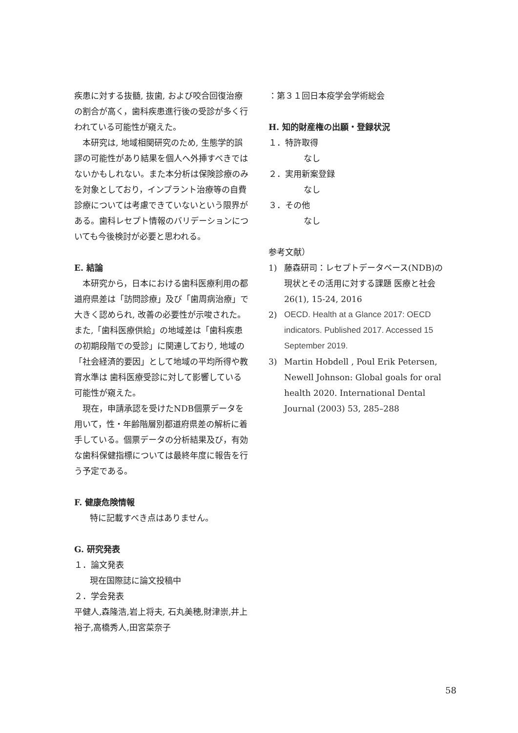疾患に対する抜髄, 抜歯, および咬合回復治療の割合が高く，歯科疾患進行後の受診が多く行われている可能性が窺えた。
本研究は, 地域相関研究のため, 生態学的誤謬の可能性があり結果を個人へ外挿すべきではないかもしれない。また本分析は保険診療のみを対象としており，インプラント治療等の自費診療については考慮できていないという限界がある。歯科レセプト情報のバリデーションについても今後検討が必要と思われる。
E. 結論
本研究から，日本における歯科医療利用の都道府県差は「訪問診療」及び「歯周病治療」で大きく認められ, 改善の必要性が示唆された。また,「歯科医療供給」の地域差は「歯科疾患の初期段階での受診」に関連しており, 地域の「社会経済的要因」として地域の平均所得や教育水準は 歯科医療受診に対して影響している可能性が窺えた。
現在，申請承認を受けたNDB個票データを用いて，性・年齢階層別都道府県差の解析に着手している。個票データの分析結果及び，有効な歯科保健指標については最終年度に報告を行う予定である。
F. 健康危険情報
特に記載すべき点はありません。
G. 研究発表
１．論文発表
現在国際誌に論文投稿中
２．学会発表
平健人,森隆浩,岩上将夫, 石丸美穂,財津崇,井上裕子,高橋秀人,田宮菜奈子
：第３１回日本疫学会学術総会
H. 知的財産権の出願・登録状況
１．特許取得
なし
２．実用新案登録
なし
３．その他
なし
参考文献）
1) 藤森研司：レセプトデータベース(NDB)の現状とその活用に対する課題 医療と社会 26(1), 15-24, 2016
2) OECD. Health at a Glance 2017: OECD indicators. Published 2017. Accessed 15 September 2019.
3) Martin Hobdell , Poul Erik Petersen, Newell Johnson: Global goals for oral health 2020. International Dental Journal (2003) 53, 285–288
58